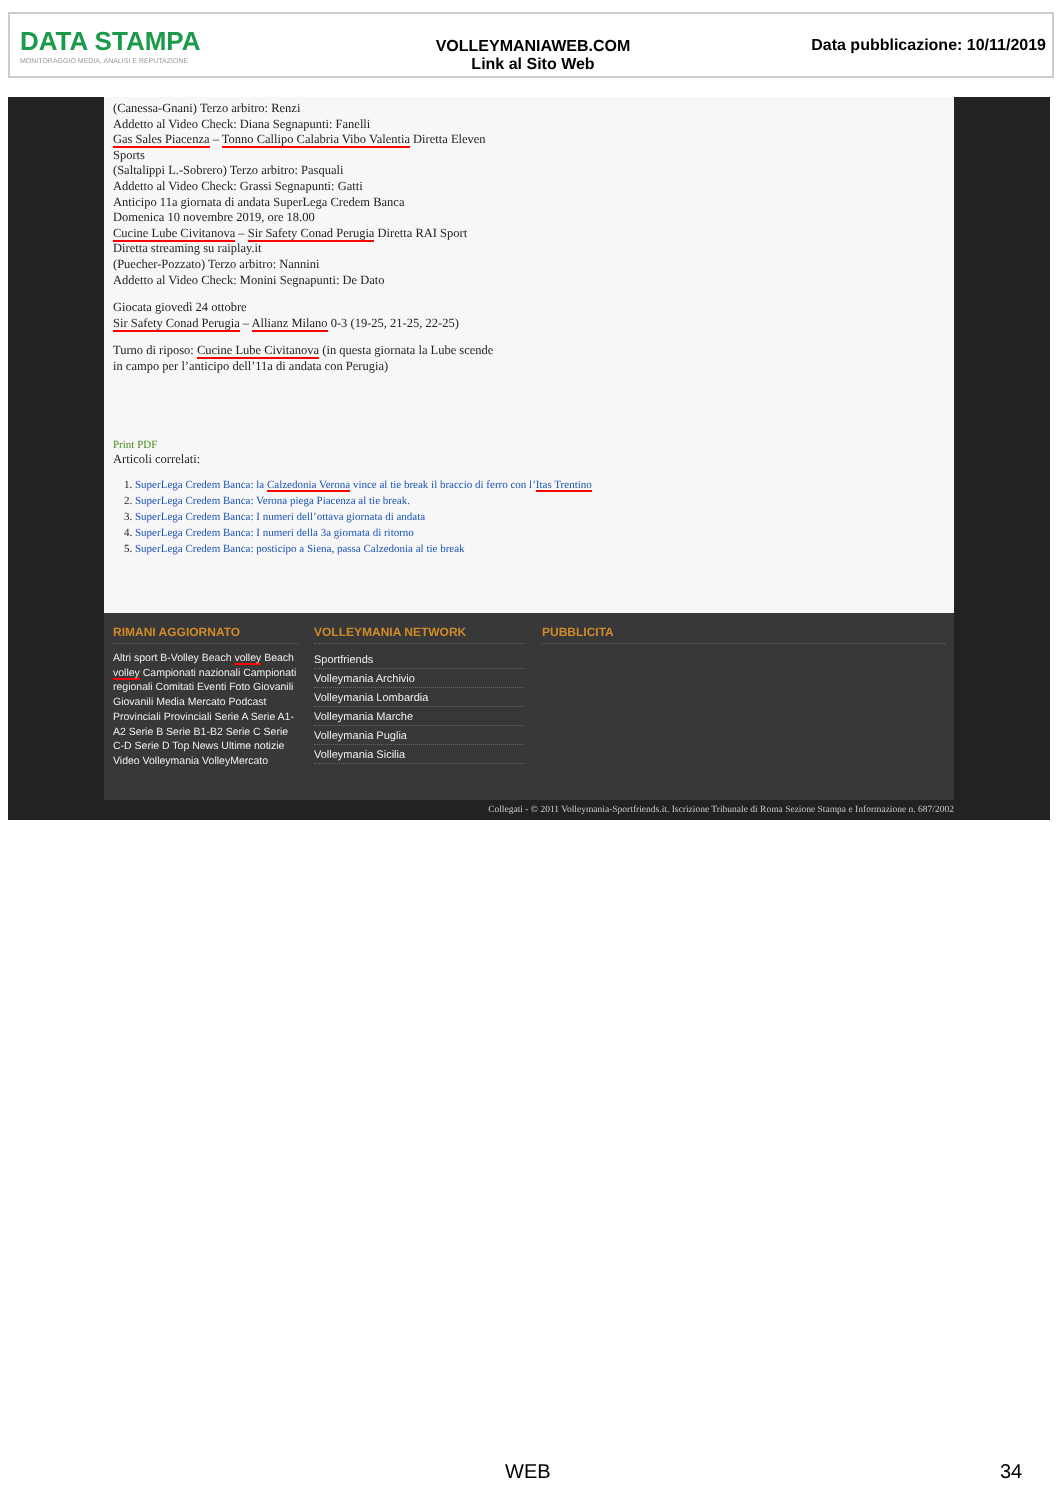DATA STAMPA
MONITORAGGIO MEDIA, ANALISI E REPUTAZIONE
VOLLEYMANIAWEB.COM
Link al Sito Web
Data pubblicazione: 10/11/2019
(Canessa-Gnani) Terzo arbitro: Renzi
Addetto al Video Check: Diana Segnapunti: Fanelli
Gas Sales Piacenza – Tonno Callipo Calabria Vibo Valentia Diretta Eleven
Sports
(Saltalippi L.-Sobrero) Terzo arbitro: Pasquali
Addetto al Video Check: Grassi Segnapunti: Gatti
Anticipo 11a giornata di andata SuperLega Credem Banca
Domenica 10 novembre 2019, ore 18.00
Cucine Lube Civitanova – Sir Safety Conad Perugia Diretta RAI Sport
Diretta streaming su raiplay.it
(Puecher-Pozzato) Terzo arbitro: Nannini
Addetto al Video Check: Monini Segnapunti: De Dato
Giocata giovedì 24 ottobre
Sir Safety Conad Perugia – Allianz Milano 0-3 (19-25, 21-25, 22-25)
Turno di riposo: Cucine Lube Civitanova (in questa giornata la Lube scende
in campo per l’anticipo dell’11a di andata con Perugia)
Print PDF
Articoli correlati:
1. SuperLega Credem Banca: la Calzedonia Verona vince al tie break il braccio di ferro con l’Itas Trentino
2. SuperLega Credem Banca: Verona piega Piacenza al tie break.
3. SuperLega Credem Banca: I numeri dell’ottava giornata di andata
4. SuperLega Credem Banca: I numeri della 3a giornata di ritorno
5. SuperLega Credem Banca: posticipo a Siena, passa Calzedonia al tie break
RIMANI AGGIORNATO
Altri sport B-Volley Beach volley Beach volley Campionati nazionali Campionati regionali Comitati Eventi Foto Giovanili Giovanili Media Mercato Podcast Provinciali Provinciali Serie A Serie A1-A2 Serie B Serie B1-B2 Serie C Serie C-D Serie D Top News Ultime notizie Video Volleymania VolleyMercato
VOLLEYMANIA NETWORK
Sportfriends
Volleymania Archivio
Volleymania Lombardia
Volleymania Marche
Volleymania Puglia
Volleymania Sicilia
PUBBLICITA
Collegati - © 2011 Volleymania-Sportfriends.it. Iscrizione Tribunale di Roma Sezione Stampa e Informazione n. 687/2002
WEB 34